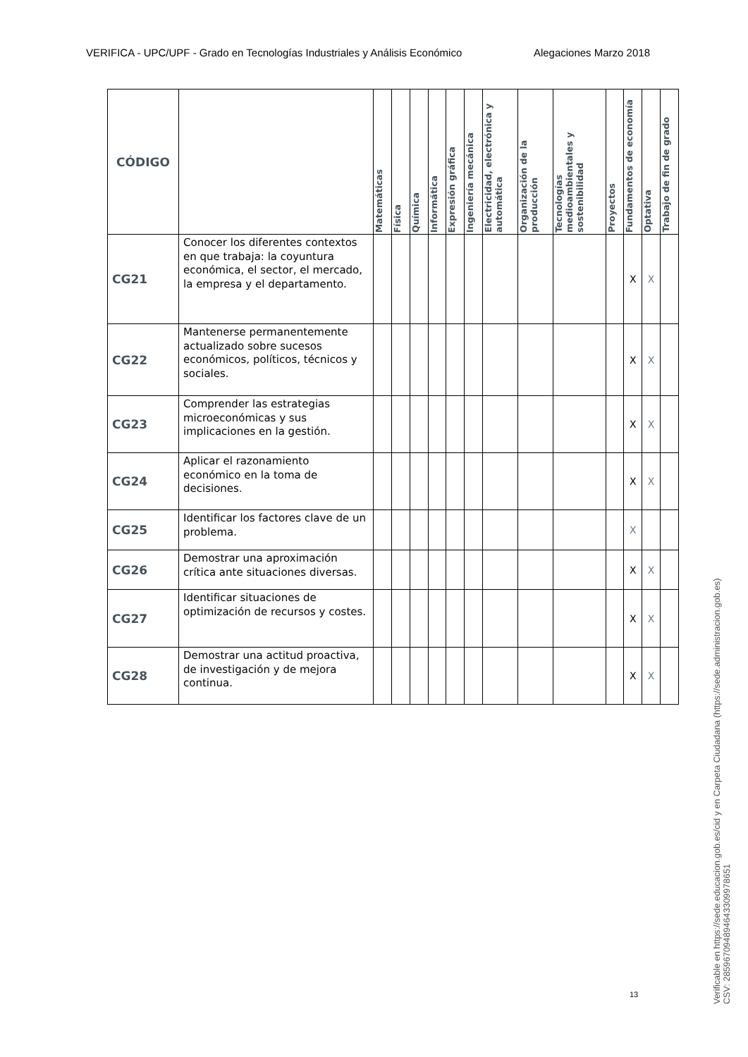VERIFICA - UPC/UPF - Grado en Tecnologías Industriales y Análisis Económico Alegaciones Marzo 2018
| CÓDIGO | | Matemáticas | Física | Química | Informática | Expresión gráfica | Ingeniería mecánica | Electricidad, electrónica y automática | Organización de la producción | Tecnologías medioambientales y sostenibilidad | Proyectos | Fundamentos de economía | Optativa | Trabajo de fin de grado |
| --- | --- | --- | --- | --- | --- | --- | --- | --- | --- | --- | --- | --- | --- | --- |
| CG21 | Conocer los diferentes contextos en que trabaja: la coyuntura económica, el sector, el mercado, la empresa y el departamento. | | | | | | | | | | | X | X | |
| CG22 | Mantenerse permanentemente actualizado sobre sucesos económicos, políticos, técnicos y sociales. | | | | | | | | | | | X | X | |
| CG23 | Comprender las estrategias microeconómicas y sus implicaciones en la gestión. | | | | | | | | | | | X | X | |
| CG24 | Aplicar el razonamiento económico en la toma de decisiones. | | | | | | | | | | | X | X | |
| CG25 | Identificar los factores clave de un problema. | | | | | | | | | | | X | | |
| CG26 | Demostrar una aproximación crítica ante situaciones diversas. | | | | | | | | | | | X | X | |
| CG27 | Identificar situaciones de optimización de recursos y costes. | | | | | | | | | | | X | X | |
| CG28 | Demostrar una actitud proactiva, de investigación y de mejora continua. | | | | | | | | | | | X | X | |
13
Verificable en https://sede.educacion.gob.es/cid y en Carpeta Ciudadana (https://sede.administracion.gob.es)
CSV: 285967094894643309978651